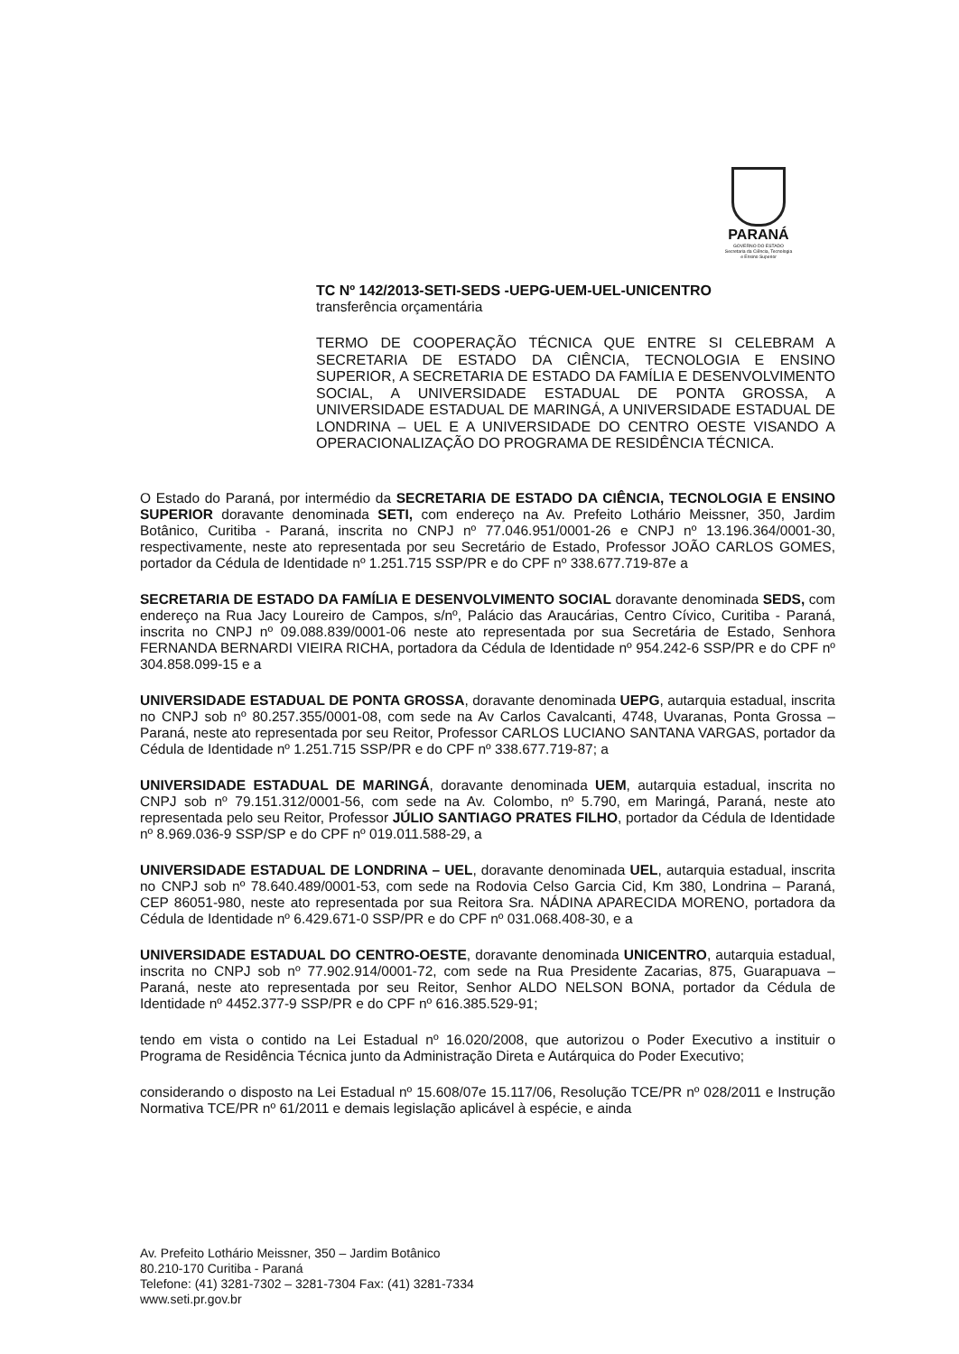PARANÁ
GOVERNO DO ESTADO
Secretaria da Ciência, Tecnologia
e Ensino Superior
TC Nº 142/2013-SETI-SEDS -UEPG-UEM-UEL-UNICENTRO
transferência orçamentária
TERMO DE COOPERAÇÃO TÉCNICA QUE ENTRE SI CELEBRAM A SECRETARIA DE ESTADO DA CIÊNCIA, TECNOLOGIA E ENSINO SUPERIOR, A SECRETARIA DE ESTADO DA FAMÍLIA E DESENVOLVIMENTO SOCIAL, A UNIVERSIDADE ESTADUAL DE PONTA GROSSA, A UNIVERSIDADE ESTADUAL DE MARINGÁ, A UNIVERSIDADE ESTADUAL DE LONDRINA – UEL E A UNIVERSIDADE DO CENTRO OESTE VISANDO A OPERACIONALIZAÇÃO DO PROGRAMA DE RESIDÊNCIA TÉCNICA.
O Estado do Paraná, por intermédio da SECRETARIA DE ESTADO DA CIÊNCIA, TECNOLOGIA E ENSINO SUPERIOR doravante denominada SETI, com endereço na Av. Prefeito Lothário Meissner, 350, Jardim Botânico, Curitiba - Paraná, inscrita no CNPJ nº 77.046.951/0001-26 e CNPJ nº 13.196.364/0001-30, respectivamente, neste ato representada por seu Secretário de Estado, Professor JOÃO CARLOS GOMES, portador da Cédula de Identidade nº 1.251.715 SSP/PR e do CPF nº 338.677.719-87e a
SECRETARIA DE ESTADO DA FAMÍLIA E DESENVOLVIMENTO SOCIAL doravante denominada SEDS, com endereço na Rua Jacy Loureiro de Campos, s/nº, Palácio das Araucárias, Centro Cívico, Curitiba - Paraná, inscrita no CNPJ nº 09.088.839/0001-06 neste ato representada por sua Secretária de Estado, Senhora FERNANDA BERNARDI VIEIRA RICHA, portadora da Cédula de Identidade nº 954.242-6 SSP/PR e do CPF nº 304.858.099-15 e a
UNIVERSIDADE ESTADUAL DE PONTA GROSSA, doravante denominada UEPG, autarquia estadual, inscrita no CNPJ sob nº 80.257.355/0001-08, com sede na Av Carlos Cavalcanti, 4748, Uvaranas, Ponta Grossa – Paraná, neste ato representada por seu Reitor, Professor CARLOS LUCIANO SANTANA VARGAS, portador da Cédula de Identidade nº 1.251.715 SSP/PR e do CPF nº 338.677.719-87; a
UNIVERSIDADE ESTADUAL DE MARINGÁ, doravante denominada UEM, autarquia estadual, inscrita no CNPJ sob nº 79.151.312/0001-56, com sede na Av. Colombo, nº 5.790, em Maringá, Paraná, neste ato representada pelo seu Reitor, Professor JÚLIO SANTIAGO PRATES FILHO, portador da Cédula de Identidade nº 8.969.036-9 SSP/SP e do CPF nº 019.011.588-29, a
UNIVERSIDADE ESTADUAL DE LONDRINA – UEL, doravante denominada UEL, autarquia estadual, inscrita no CNPJ sob nº 78.640.489/0001-53, com sede na Rodovia Celso Garcia Cid, Km 380, Londrina – Paraná, CEP 86051-980, neste ato representada por sua Reitora Sra. NÁDINA APARECIDA MORENO, portadora da Cédula de Identidade nº 6.429.671-0 SSP/PR e do CPF nº 031.068.408-30, e a
UNIVERSIDADE ESTADUAL DO CENTRO-OESTE, doravante denominada UNICENTRO, autarquia estadual, inscrita no CNPJ sob nº 77.902.914/0001-72, com sede na Rua Presidente Zacarias, 875, Guarapuava – Paraná, neste ato representada por seu Reitor, Senhor ALDO NELSON BONA, portador da Cédula de Identidade nº 4452.377-9 SSP/PR e do CPF nº 616.385.529-91;
tendo em vista o contido na Lei Estadual nº 16.020/2008, que autorizou o Poder Executivo a instituir o Programa de Residência Técnica junto da Administração Direta e Autárquica do Poder Executivo;
considerando o disposto na Lei Estadual nº 15.608/07e 15.117/06, Resolução TCE/PR nº 028/2011 e Instrução Normativa TCE/PR nº 61/2011 e demais legislação aplicável à espécie, e ainda
Av. Prefeito Lothário Meissner, 350 – Jardim Botânico
80.210-170 Curitiba - Paraná
Telefone: (41) 3281-7302 – 3281-7304 Fax: (41) 3281-7334
www.seti.pr.gov.br